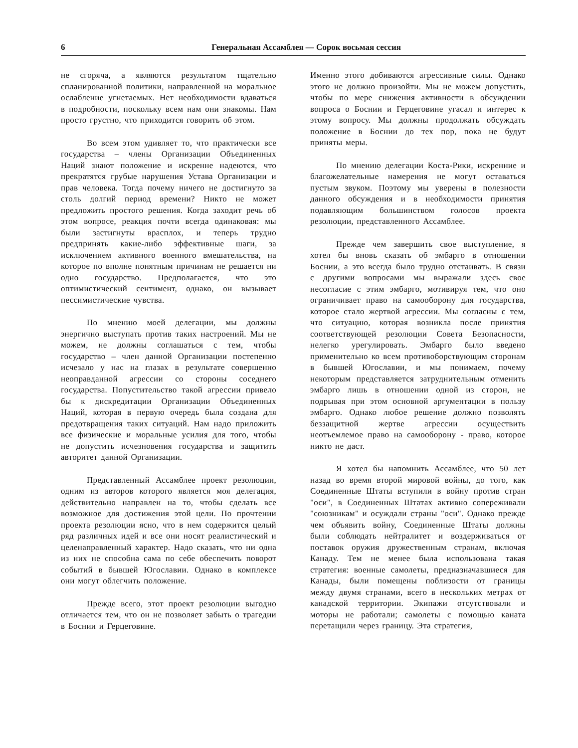6 Генеральная Ассамблея — Сорок восьмая сессия
не сгоряча, а являются результатом тщательно спланированной политики, направленной на моральное ослабление угнетаемых. Нет необходимости вдаваться в подробности, поскольку всем нам они знакомы. Нам просто грустно, что приходится говорить об этом.
Во всем этом удивляет то, что практически все государства – члены Организации Объединенных Наций знают положение и искренне надеются, что прекратятся грубые нарушения Устава Организации и прав человека. Тогда почему ничего не достигнуто за столь долгий период времени? Никто не может предложить простого решения. Когда заходит речь об этом вопросе, реакция почти всегда одинаковая: мы были застигнуты врасплох, и теперь трудно предпринять какие-либо эффективные шаги, за исключением активного военного вмешательства, на которое по вполне понятным причинам не решается ни одно государство. Предполагается, что это оптимистический сентимент, однако, он вызывает пессимистические чувства.
По мнению моей делегации, мы должны энергично выступать против таких настроений. Мы не можем, не должны соглашаться с тем, чтобы государство – член данной Организации постепенно исчезало у нас на глазах в результате совершенно неоправданной агрессии со стороны соседнего государства. Попустительство такой агрессии привело бы к дискредитации Организации Объединенных Наций, которая в первую очередь была создана для предотвращения таких ситуаций. Нам надо приложить все физические и моральные усилия для того, чтобы не допустить исчезновения государства и защитить авторитет данной Организации.
Представленный Ассамблее проект резолюции, одним из авторов которого является моя делегация, действительно направлен на то, чтобы сделать все возможное для достижения этой цели. По прочтении проекта резолюции ясно, что в нем содержится целый ряд различных идей и все они носят реалистический и целенаправленный характер. Надо сказать, что ни одна из них не способна сама по себе обеспечить поворот событий в бывшей Югославии. Однако в комплексе они могут облегчить положение.
Прежде всего, этот проект резолюции выгодно отличается тем, что он не позволяет забыть о трагедии в Боснии и Герцеговине.
Именно этого добиваются агрессивные силы. Однако этого не должно произойти. Мы не можем допустить, чтобы по мере снижения активности в обсуждении вопроса о Боснии и Герцеговине угасал и интерес к этому вопросу. Мы должны продолжать обсуждать положение в Боснии до тех пор, пока не будут приняты меры.
По мнению делегации Коста-Рики, искренние и благожелательные намерения не могут оставаться пустым звуком. Поэтому мы уверены в полезности данного обсуждения и в необходимости принятия подавляющим большинством голосов проекта резолюции, представленного Ассамблее.
Прежде чем завершить свое выступление, я хотел бы вновь сказать об эмбарго в отношении Боснии, а это всегда было трудно отстаивать. В связи с другими вопросами мы выражали здесь свое несогласие с этим эмбарго, мотивируя тем, что оно ограничивает право на самооборону для государства, которое стало жертвой агрессии. Мы согласны с тем, что ситуацию, которая возникла после принятия соответствующей резолюции Совета Безопасности, нелегко урегулировать. Эмбарго было введено применительно ко всем противоборствующим сторонам в бывшей Югославии, и мы понимаем, почему некоторым представляется затруднительным отменить эмбарго лишь в отношении одной из сторон, не подрывая при этом основной аргументации в пользу эмбарго. Однако любое решение должно позволять беззащитной жертве агрессии осуществить неотъемлемое право на самооборону - право, которое никто не даст.
Я хотел бы напомнить Ассамблее, что 50 лет назад во время второй мировой войны, до того, как Соединенные Штаты вступили в войну против стран "оси", в Соединенных Штатах активно сопереживали "союзникам" и осуждали страны "оси". Однако прежде чем объявить войну, Соединенные Штаты должны были соблюдать нейтралитет и воздерживаться от поставок оружия дружественным странам, включая Канаду. Тем не менее была использована такая стратегия: военные самолеты, предназначавшиеся для Канады, были помещены поблизости от границы между двумя странами, всего в нескольких метрах от канадской территории. Экипажи отсутствовали и моторы не работали; самолеты с помощью каната перетащили через границу. Эта стратегия,